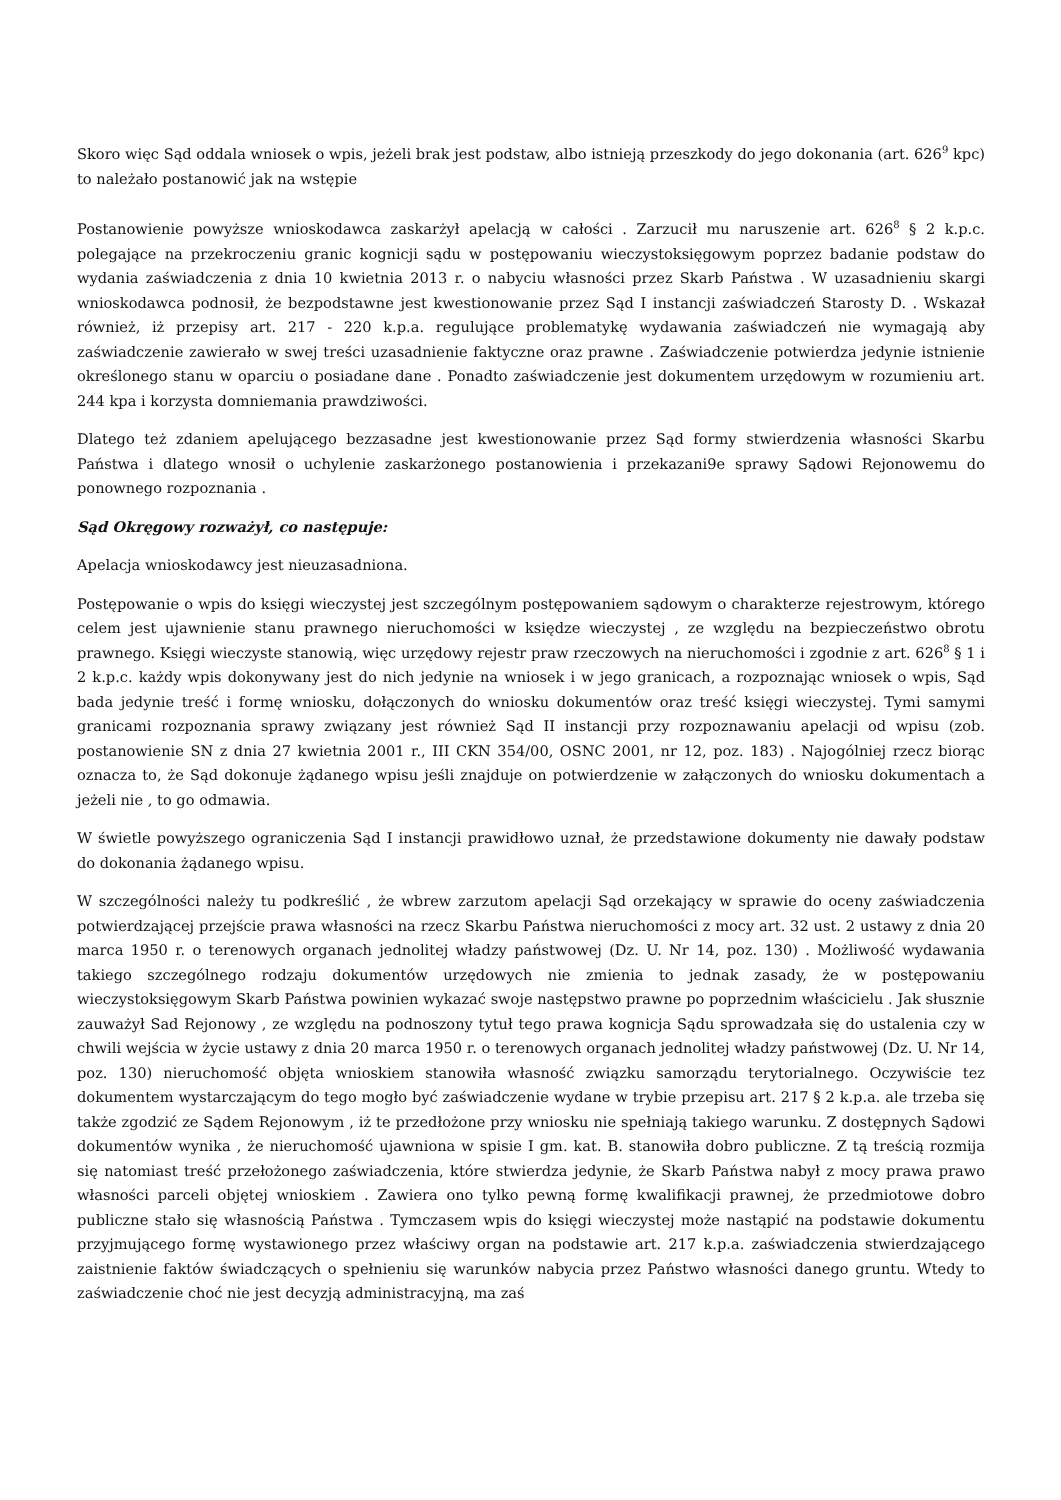Skoro więc Sąd oddala wniosek o wpis, jeżeli brak jest podstaw, albo istnieją przeszkody do jego dokonania (art. 626<sup>9</sup> kpc) to należało postanowić jak na wstępie
Postanowienie powyższe wnioskodawca zaskarżył apelacją w całości . Zarzucił mu naruszenie art. 626<sup>8</sup> § 2 k.p.c. polegające na przekroczeniu granic kognicji sądu w postępowaniu wieczystoksięgowym poprzez badanie podstaw do wydania zaświadczenia z dnia 10 kwietnia 2013 r. o nabyciu własności przez Skarb Państwa . W uzasadnieniu skargi wnioskodawca podnosił, że bezpodstawne jest kwestionowanie przez Sąd I instancji zaświadczeń Starosty D. . Wskazał również, iż przepisy art. 217 - 220 k.p.a. regulujące problematykę wydawania zaświadczeń nie wymagają aby zaświadczenie zawierało w swej treści uzasadnienie faktyczne oraz prawne . Zaświadczenie potwierdza jedynie istnienie określonego stanu w oparciu o posiadane dane . Ponadto zaświadczenie jest dokumentem urzędowym w rozumieniu art. 244 kpa i korzysta domniemania prawdziwości.
Dlatego też zdaniem apelującego bezzasadne jest kwestionowanie przez Sąd formy stwierdzenia własności Skarbu Państwa i dlatego wnosił o uchylenie zaskarżonego postanowienia i przekazani9e sprawy Sądowi Rejonowemu do ponownego rozpoznania .
Sąd Okręgowy rozważył, co następuje:
Apelacja wnioskodawcy jest nieuzasadniona.
Postępowanie o wpis do księgi wieczystej jest szczególnym postępowaniem sądowym o charakterze rejestrowym, którego celem jest ujawnienie stanu prawnego nieruchomości w księdze wieczystej , ze względu na bezpieczeństwo obrotu prawnego. Księgi wieczyste stanowią, więc urzędowy rejestr praw rzeczowych na nieruchomości i zgodnie z art. 626<sup>8</sup> § 1 i 2 k.p.c. każdy wpis dokonywany jest do nich jedynie na wniosek i w jego granicach, a rozpoznając wniosek o wpis, Sąd bada jedynie treść i formę wniosku, dołączonych do wniosku dokumentów oraz treść księgi wieczystej. Tymi samymi granicami rozpoznania sprawy związany jest również Sąd II instancji przy rozpoznawaniu apelacji od wpisu (zob. postanowienie SN z dnia 27 kwietnia 2001 r., III CKN 354/00, OSNC 2001, nr 12, poz. 183) . Najogólniej rzecz biorąc oznacza to, że Sąd dokonuje żądanego wpisu jeśli znajduje on potwierdzenie w załączonych do wniosku dokumentach a jeżeli nie , to go odmawia.
W świetle powyższego ograniczenia Sąd I instancji prawidłowo uznał, że przedstawione dokumenty nie dawały podstaw do dokonania żądanego wpisu.
W szczególności należy tu podkreślić , że wbrew zarzutom apelacji Sąd orzekający w sprawie do oceny zaświadczenia potwierdzającej przejście prawa własności na rzecz Skarbu Państwa nieruchomości z mocy art. 32 ust. 2 ustawy z dnia 20 marca 1950 r. o terenowych organach jednolitej władzy państwowej (Dz. U. Nr 14, poz. 130) . Możliwość wydawania takiego szczególnego rodzaju dokumentów urzędowych nie zmienia to jednak zasady, że w postępowaniu wieczystoksięgowym Skarb Państwa powinien wykazać swoje następstwo prawne po poprzednim właścicielu . Jak słusznie zauważył Sad Rejonowy , ze względu na podnoszony tytuł tego prawa kognicja Sądu sprowadzała się do ustalenia czy w chwili wejścia w życie ustawy z dnia 20 marca 1950 r. o terenowych organach jednolitej władzy państwowej (Dz. U. Nr 14, poz. 130) nieruchomość objęta wnioskiem stanowiła własność związku samorządu terytorialnego. Oczywiście tez dokumentem wystarczającym do tego mogło być zaświadczenie wydane w trybie przepisu art. 217 § 2 k.p.a. ale trzeba się także zgodzić ze Sądem Rejonowym , iż te przedłożone przy wniosku nie spełniają takiego warunku. Z dostępnych Sądowi dokumentów wynika , że nieruchomość ujawniona w spisie I gm. kat. B. stanowiła dobro publiczne. Z tą treścią rozmija się natomiast treść przełożonego zaświadczenia, które stwierdza jedynie, że Skarb Państwa nabył z mocy prawa prawo własności parceli objętej wnioskiem . Zawiera ono tylko pewną formę kwalifikacji prawnej, że przedmiotowe dobro publiczne stało się własnością Państwa . Tymczasem wpis do księgi wieczystej może nastąpić na podstawie dokumentu przyjmującego formę wystawionego przez właściwy organ na podstawie art. 217 k.p.a. zaświadczenia stwierdzającego zaistnienie faktów świadczących o spełnieniu się warunków nabycia przez Państwo własności danego gruntu. Wtedy to zaświadczenie choć nie jest decyzją administracyjną, ma zaś